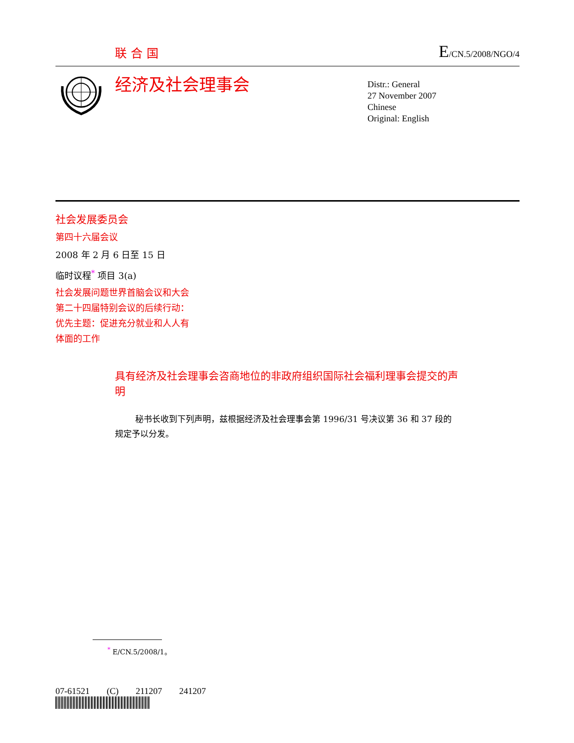联合国 E/CN.5/2008/NGO/4
经济及社会理事会
Distr.: General
27 November 2007
Chinese
Original: English
社会发展委员会
第四十六届会议
2008 年 2 月 6 日至 15 日
临时议程<sup>*</sup> 项目 3(a)
社会发展问题世界首脑会议和大会
第二十四届特别会议的后续行动：
优先主题：促进充分就业和人人有
体面的工作
具有经济及社会理事会咨商地位的非政府组织国际社会福利理事会提交的声明
秘书长收到下列声明，兹根据经济及社会理事会第 1996/31 号决议第 36 和 37 段的规定予以分发。
<sup>*</sup> E/CN.5/2008/1。
07-61521 (C) 211207 241207